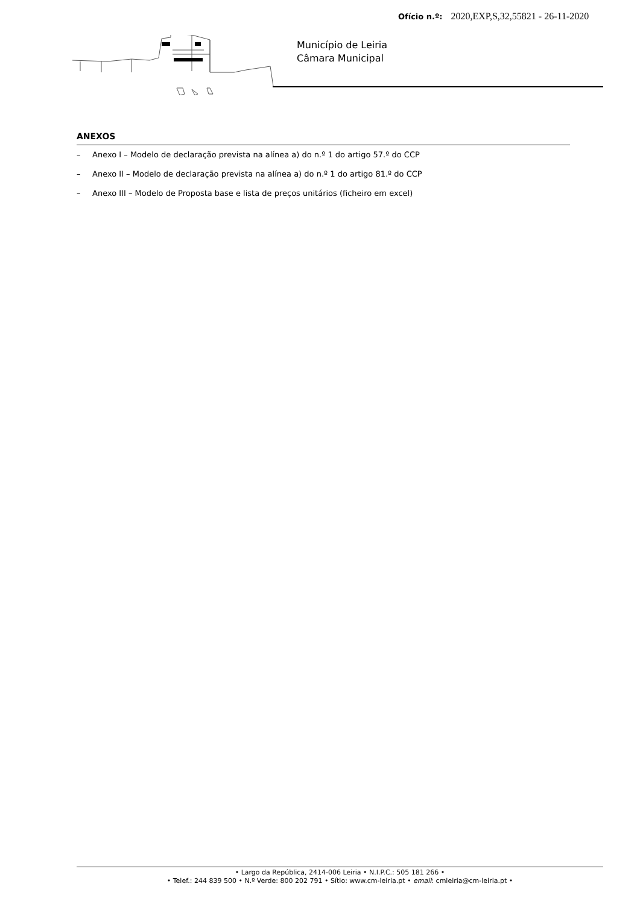Ofício n.º: 2020,EXP,S,32,55821 - 26-11-2020
Município de Leiria
Câmara Municipal
ANEXOS
– Anexo I – Modelo de declaração prevista na alínea a) do n.º 1 do artigo 57.º do CCP
– Anexo II – Modelo de declaração prevista na alínea a) do n.º 1 do artigo 81.º do CCP
– Anexo III – Modelo de Proposta base e lista de preços unitários (ficheiro em excel)
• Largo da República, 2414-006 Leiria • N.I.P.C.: 505 181 266 •
• Telef.: 244 839 500 • N.º Verde: 800 202 791 • Sítio: www.cm-leiria.pt • email: cmleiria@cm-leiria.pt •